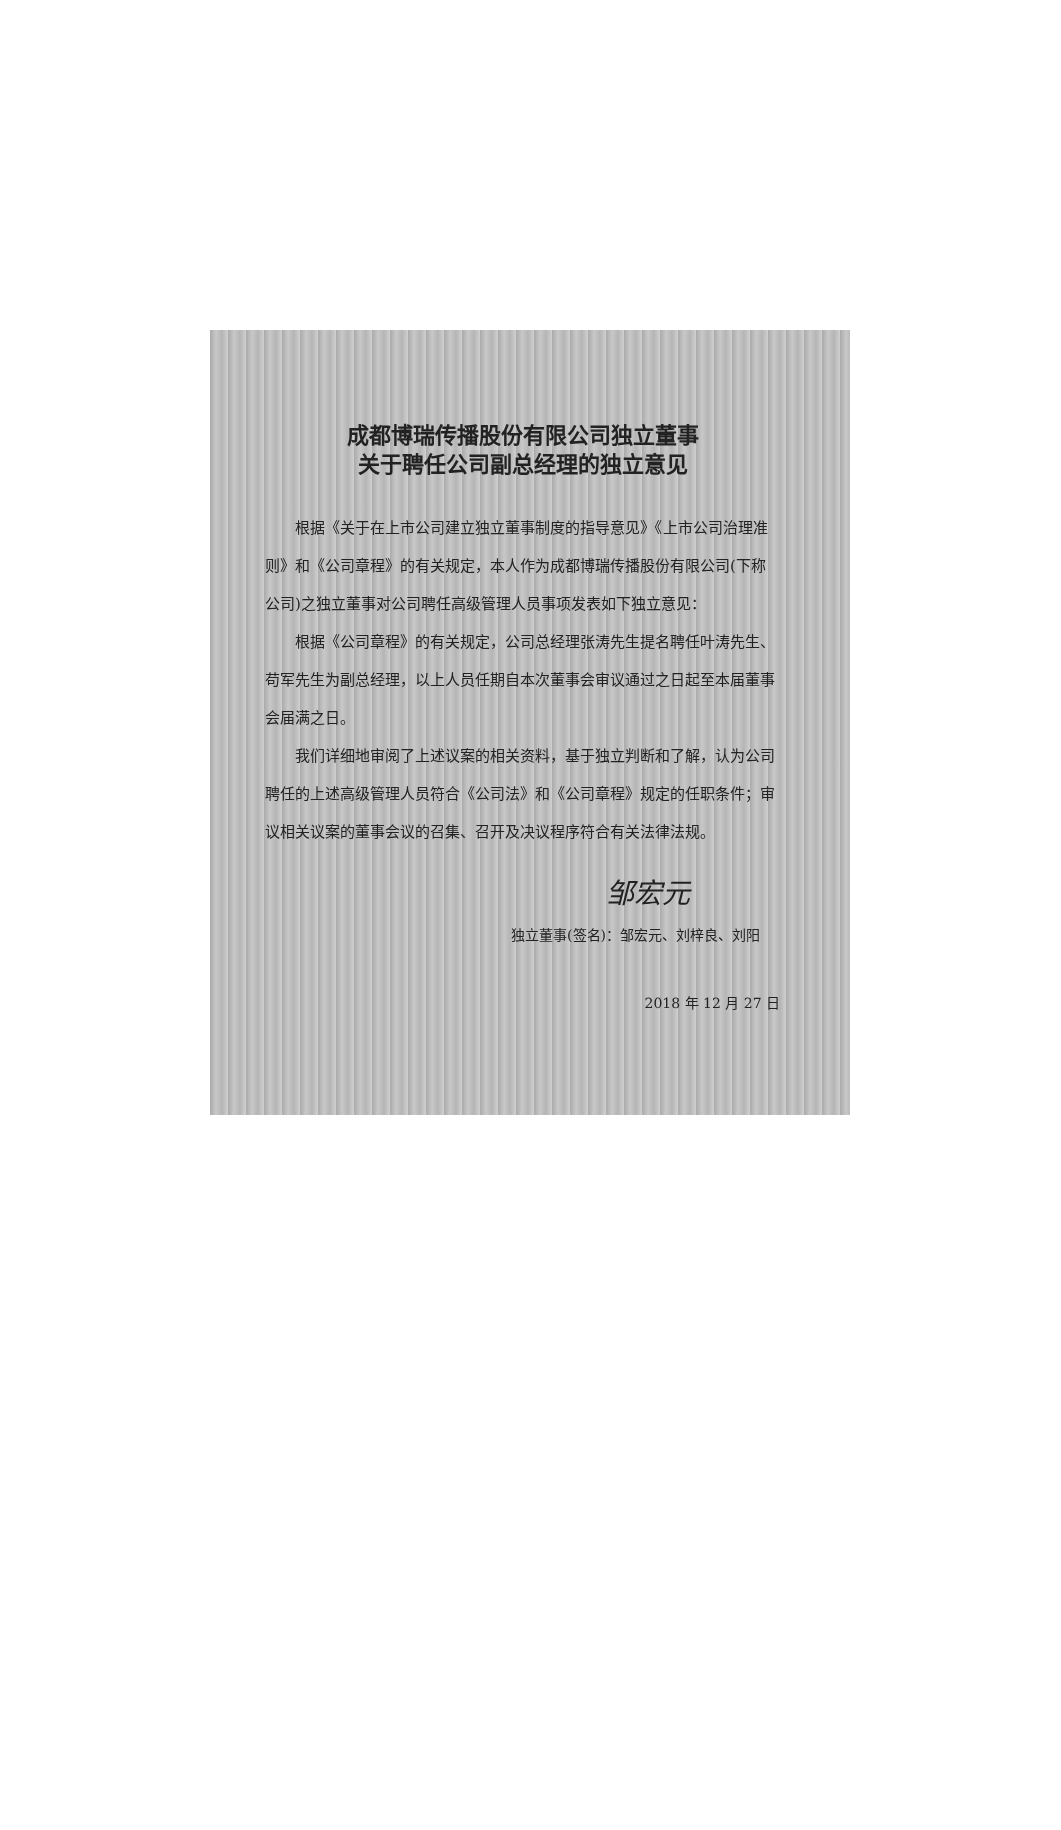成都博瑞传播股份有限公司独立董事
关于聘任公司副总经理的独立意见
根据《关于在上市公司建立独立董事制度的指导意见》《上市公司治理准则》和《公司章程》的有关规定，本人作为成都博瑞传播股份有限公司(下称公司)之独立董事对公司聘任高级管理人员事项发表如下独立意见：
根据《公司章程》的有关规定，公司总经理张涛先生提名聘任叶涛先生、苟军先生为副总经理，以上人员任期自本次董事会审议通过之日起至本届董事会届满之日。
我们详细地审阅了上述议案的相关资料，基于独立判断和了解，认为公司聘任的上述高级管理人员符合《公司法》和《公司章程》规定的任职条件；审议相关议案的董事会议的召集、召开及决议程序符合有关法律法规。
邹宏元
独立董事(签名)：邹宏元、刘梓良、刘阳
2018 年 12 月 27 日